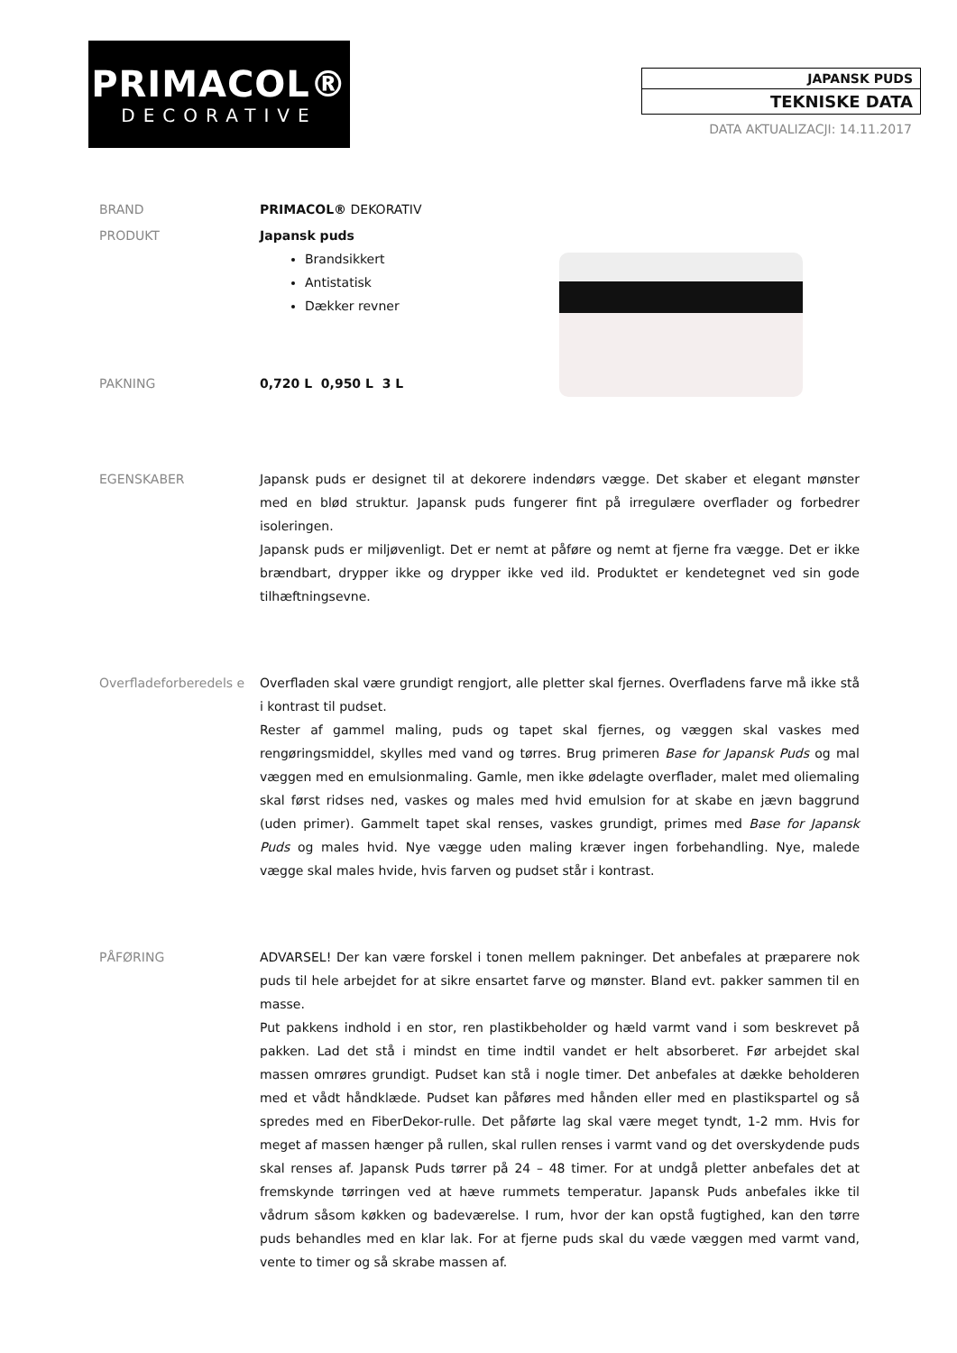PRIMACOL®
DECORATIVE
JAPANSK PUDS
TEKNISKE DATA
DATA AKTUALIZACJI: 14.11.2017
BRAND PRIMACOL® DEKORATIV
PRODUKT Japansk puds
Brandsikkert
Antistatisk
Dækker revner
PAKNING 0,720 L 0,950 L 3 L
EGENSKABER Japansk puds er designet til at dekorere indendørs vægge. Det skaber et elegant mønster med en blød struktur. Japansk puds fungerer fint på irregulære overflader og forbedrer isoleringen.
Japansk puds er miljøvenligt. Det er nemt at påføre og nemt at fjerne fra vægge. Det er ikke brændbart, drypper ikke og drypper ikke ved ild. Produktet er kendetegnet ved sin gode tilhæftningsevne.
Overfladeforberedels e
Overfladen skal være grundigt rengjort, alle pletter skal fjernes. Overfladens farve må ikke stå i kontrast til pudset.
Rester af gammel maling, puds og tapet skal fjernes, og væggen skal vaskes med rengøringsmiddel, skylles med vand og tørres. Brug primeren Base for Japansk Puds og mal væggen med en emulsionmaling. Gamle, men ikke ødelagte overflader, malet med oliemaling skal først ridses ned, vaskes og males med hvid emulsion for at skabe en jævn baggrund (uden primer). Gammelt tapet skal renses, vaskes grundigt, primes med Base for Japansk Puds og males hvid. Nye vægge uden maling kræver ingen forbehandling. Nye, malede vægge skal males hvide, hvis farven og pudset står i kontrast.
PÅFØRING ADVARSEL! Der kan være forskel i tonen mellem pakninger. Det anbefales at præparere nok puds til hele arbejdet for at sikre ensartet farve og mønster. Bland evt. pakker sammen til en masse.
Put pakkens indhold i en stor, ren plastikbeholder og hæld varmt vand i som beskrevet på pakken. Lad det stå i mindst en time indtil vandet er helt absorberet. Før arbejdet skal massen omrøres grundigt. Pudset kan stå i nogle timer. Det anbefales at dække beholderen med et vådt håndklæde. Pudset kan påføres med hånden eller med en plastikspartel og så spredes med en FiberDekor-rulle. Det påførte lag skal være meget tyndt, 1-2 mm. Hvis for meget af massen hænger på rullen, skal rullen renses i varmt vand og det overskydende puds skal renses af. Japansk Puds tørrer på 24 – 48 timer. For at undgå pletter anbefales det at fremskynde tørringen ved at hæve rummets temperatur. Japansk Puds anbefales ikke til vådrum såsom køkken og badeværelse. I rum, hvor der kan opstå fugtighed, kan den tørre puds behandles med en klar lak. For at fjerne puds skal du væde væggen med varmt vand, vente to timer og så skrabe massen af.